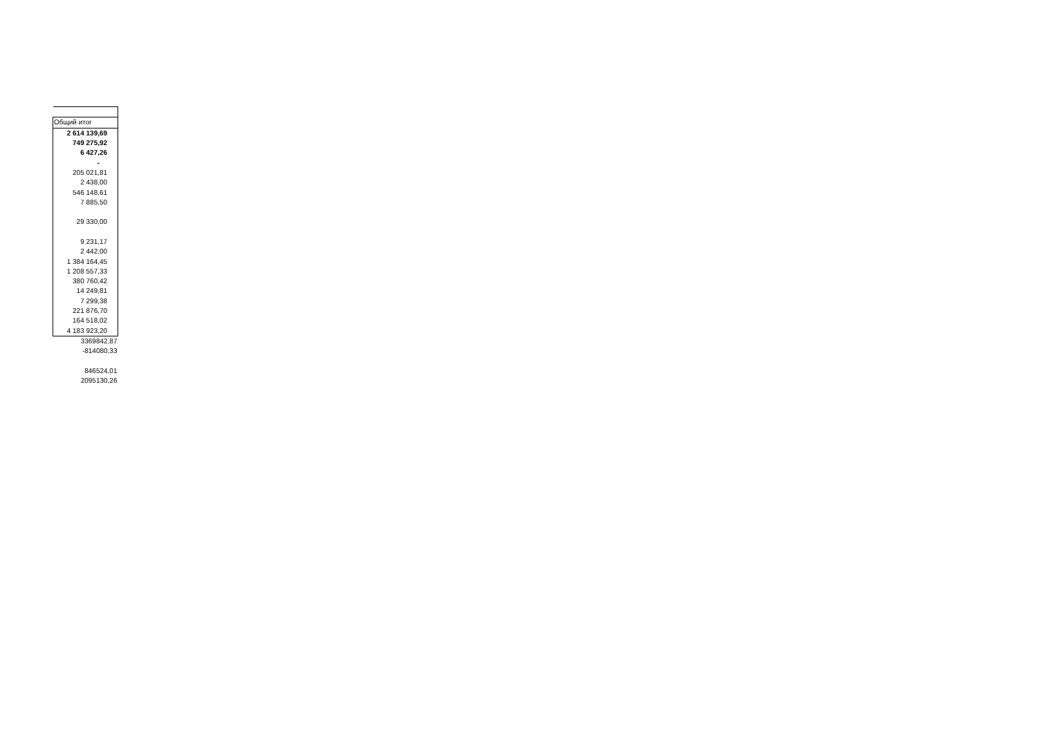| Общий итог |
| 2 614 139,69 |
| 749 275,92 |
| 6 427,26 |
| - |
| 205 021,81 |
| 2 438,00 |
| 546 148,61 |
| 7 885,50 |
| 29 330,00 |
| 9 231,17 |
| 2 442,00 |
| 1 384 164,45 |
| 1 208 557,33 |
| 380 760,42 |
| 14 249,81 |
| 7 299,38 |
| 221 876,70 |
| 164 518,02 |
| 4 183 923,20 |
| 3369842,87 |
| -814080,33 |
| 846524,01 |
| 2095130,26 |